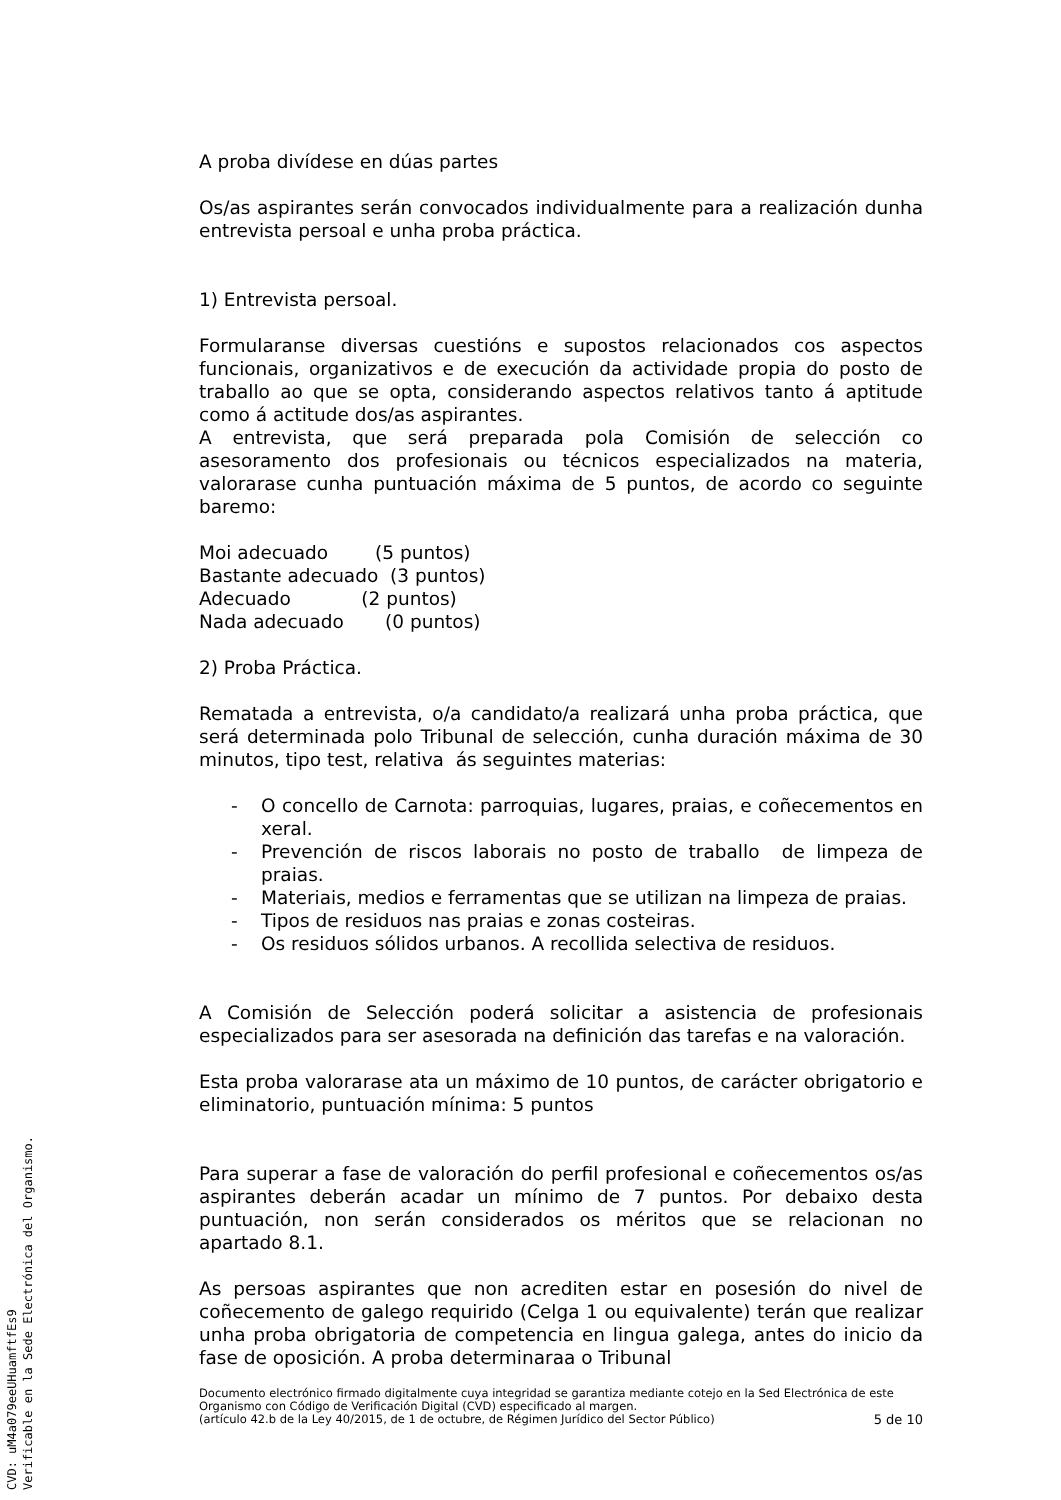A proba divídese en dúas partes
Os/as aspirantes serán convocados individualmente para a realización dunha entrevista persoal e unha proba práctica.
1) Entrevista persoal.
Formularanse diversas cuestións e supostos relacionados cos aspectos funcionais, organizativos e de execución da actividade propia do posto de traballo ao que se opta, considerando aspectos relativos tanto á aptitude como á actitude dos/as aspirantes.
A entrevista, que será preparada pola Comisión de selección co asesoramento dos profesionais ou técnicos especializados na materia, valorarase cunha puntuación máxima de 5 puntos, de acordo co seguinte baremo:
Moi adecuado (5 puntos)
Bastante adecuado (3 puntos)
Adecuado (2 puntos)
Nada adecuado (0 puntos)
2) Proba Práctica.
Rematada a entrevista, o/a candidato/a realizará unha proba práctica, que será determinada polo Tribunal de selección, cunha duración máxima de 30 minutos, tipo test, relativa ás seguintes materias:
- O concello de Carnota: parroquias, lugares, praias, e coñecementos en xeral.
- Prevención de riscos laborais no posto de traballo de limpeza de praias.
- Materiais, medios e ferramentas que se utilizan na limpeza de praias.
- Tipos de residuos nas praias e zonas costeiras.
- Os residuos sólidos urbanos. A recollida selectiva de residuos.
A Comisión de Selección poderá solicitar a asistencia de profesionais especializados para ser asesorada na definición das tarefas e na valoración.
Esta proba valorarase ata un máximo de 10 puntos, de carácter obrigatorio e eliminatorio, puntuación mínima: 5 puntos
Para superar a fase de valoración do perfil profesional e coñecementos os/as aspirantes deberán acadar un mínimo de 7 puntos. Por debaixo desta puntuación, non serán considerados os méritos que se relacionan no apartado 8.1.
As persoas aspirantes que non acrediten estar en posesión do nivel de coñecemento de galego requirido (Celga 1 ou equivalente) terán que realizar unha proba obrigatoria de competencia en lingua galega, antes do inicio da fase de oposición. A proba determinaraa o Tribunal
Documento electrónico firmado digitalmente cuya integridad se garantiza mediante cotejo en la Sed Electrónica de este Organismo con Código de Verificación Digital (CVD) especificado al margen.
(artículo 42.b de la Ley 40/2015, de 1 de octubre, de Régimen Jurídico del Sector Público) 5 de 10
CVD: uM4a079eeUHuamftfEs9
Verificable en la Sede Electrónica del Organismo.